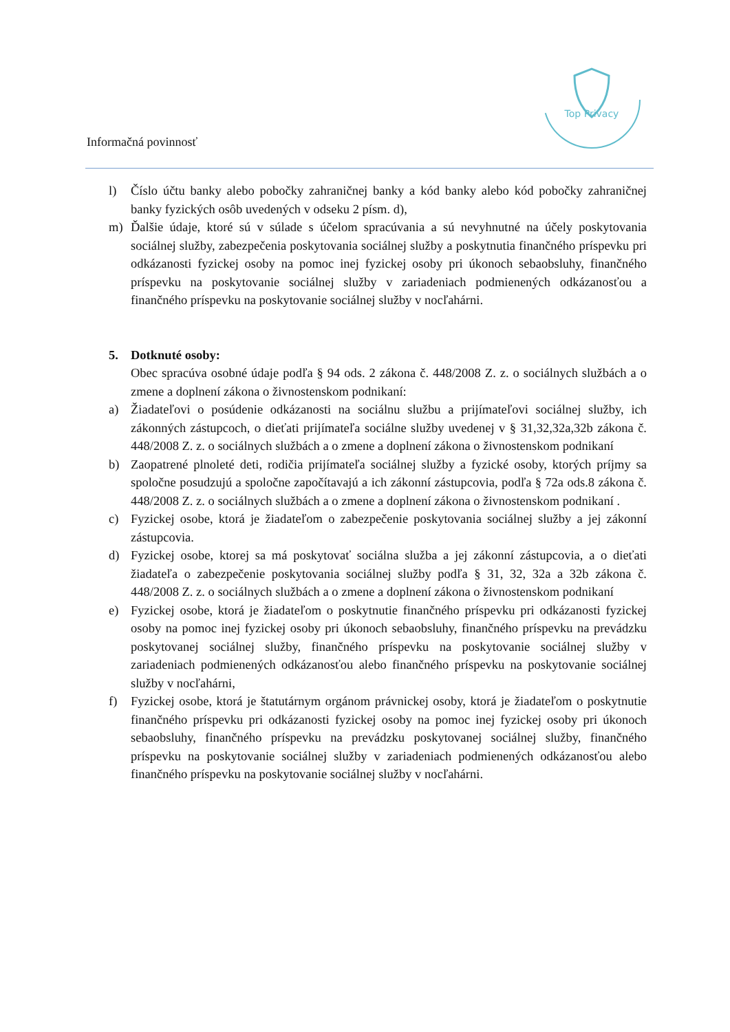Top Privacy
Informačná povinnosť
l) Číslo účtu banky alebo pobočky zahraničnej banky a kód banky alebo kód pobočky zahraničnej banky fyzických osôb uvedených v odseku 2 písm. d),
m) Ďalšie údaje, ktoré sú v súlade s účelom spracúvania a sú nevyhnutné na účely poskytovania sociálnej služby, zabezpečenia poskytovania sociálnej služby a poskytnutia finančného príspevku pri odkázanosti fyzickej osoby na pomoc inej fyzickej osoby pri úkonoch sebaobsluhy, finančného príspevku na poskytovanie sociálnej služby v zariadeniach podmienených odkázanosťou a finančného príspevku na poskytovanie sociálnej služby v nocľahárni.
5. Dotknuté osoby:
Obec spracúva osobné údaje podľa § 94 ods. 2 zákona č. 448/2008 Z. z. o sociálnych službách a o zmene a doplnení zákona o živnostenskom podnikaní:
a) Žiadateľovi o posúdenie odkázanosti na sociálnu službu a prijímateľovi sociálnej služby, ich zákonných zástupcoch, o dieťati prijímateľa sociálne služby uvedenej v § 31,32,32a,32b zákona č. 448/2008 Z. z. o sociálnych službách a o zmene a doplnení zákona o živnostenskom podnikaní
b) Zaopatrené plnoleté deti, rodičia prijímateľa sociálnej služby a fyzické osoby, ktorých príjmy sa spoločne posudzujú a spoločne započítavajú a ich zákonní zástupcovia, podľa § 72a ods.8 zákona č. 448/2008 Z. z. o sociálnych službách a o zmene a doplnení zákona o živnostenskom podnikaní .
c) Fyzickej osobe, ktorá je žiadateľom o zabezpečenie poskytovania sociálnej služby a jej zákonní zástupcovia.
d) Fyzickej osobe, ktorej sa má poskytovať sociálna služba a jej zákonní zástupcovia, a o dieťati žiadateľa o zabezpečenie poskytovania sociálnej služby podľa § 31, 32, 32a a 32b zákona č. 448/2008 Z. z. o sociálnych službách a o zmene a doplnení zákona o živnostenskom podnikaní
e) Fyzickej osobe, ktorá je žiadateľom o poskytnutie finančného príspevku pri odkázanosti fyzickej osoby na pomoc inej fyzickej osoby pri úkonoch sebaobsluhy, finančného príspevku na prevádzku poskytovanej sociálnej služby, finančného príspevku na poskytovanie sociálnej služby v zariadeniach podmienených odkázanosťou alebo finančného príspevku na poskytovanie sociálnej služby v nocľahárni,
f) Fyzickej osobe, ktorá je štatutárnym orgánom právnickej osoby, ktorá je žiadateľom o poskytnutie finančného príspevku pri odkázanosti fyzickej osoby na pomoc inej fyzickej osoby pri úkonoch sebaobsluhy, finančného príspevku na prevádzku poskytovanej sociálnej služby, finančného príspevku na poskytovanie sociálnej služby v zariadeniach podmienených odkázanosťou alebo finančného príspevku na poskytovanie sociálnej služby v nocľahárni.